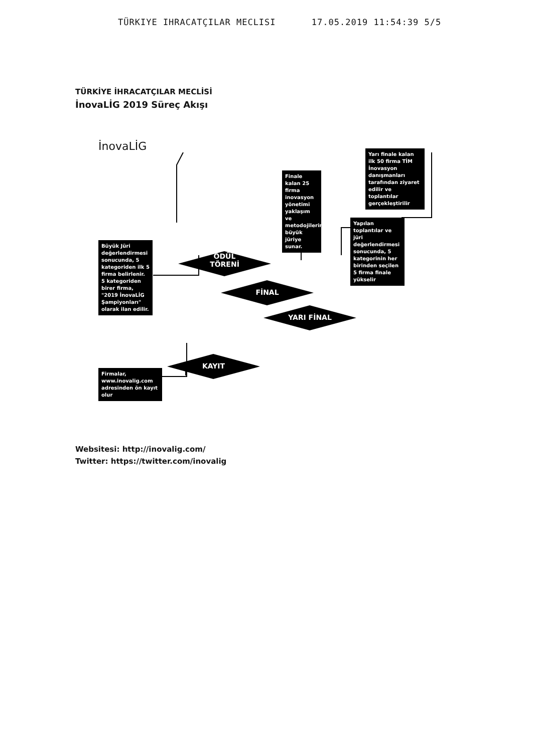TÜRKIYE IHRACATÇILAR MECLISI 17.05.2019 11:54:39 5/5
TÜRKİYE İHRACATÇILAR MECLİSİ
İnovaLİG 2019 Süreç Akışı
İnovaLİG
Yarı finale kalan ilk 50 firma TİM İnovasyon danışmanları tarafından ziyaret edilir ve toplantılar gerçekleştirilir
Finale kalan 25 firma inovasyon yönetimi yaklaşım ve metodojilerini büyük jüriye sunar.
Yapılan toplantılar ve jüri değerlendirmesi sonucunda, 5 kategorinin her birinden seçilen 5 firma finale yükselir
Büyük Jüri değerlendirmesi sonucunda, 5 kategoriden ilk 5 firma belirlenir. 5 kategoriden birer firma, "2019 İnovaLİG Şampiyonları" olarak ilan edilir.
Firmalar, www.inovalig.com adresinden ön kayıt olur
ÖDÜL
TÖRENİ
FİNAL
YARI FİNAL
KAYIT
Websitesi: http://inovalig.com/
Twitter: https://twitter.com/inovalig